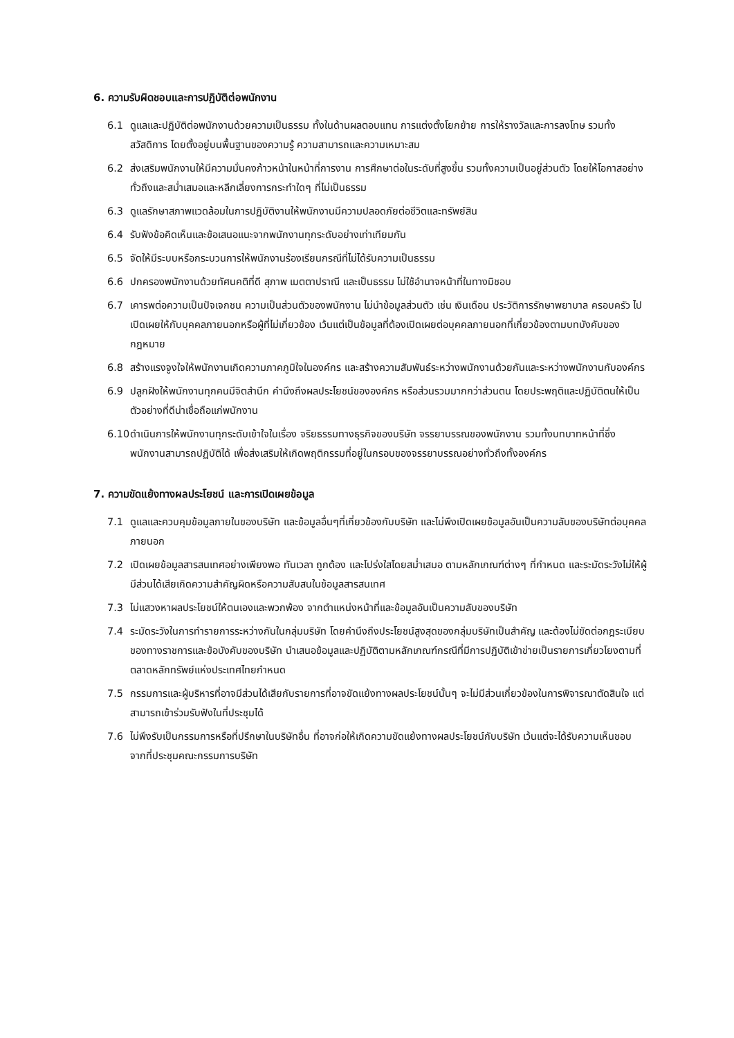6. ความรับผิดชอบและการปฏิบัติต่อพนักงาน
6.1 ดูแลและปฏิบัติต่อพนักงานด้วยความเป็นธรรม ทั้งในด้านผลตอบแทน การแต่งตั้งโยกย้าย การให้รางวัลและการลงโทษ รวมทั้งสวัสดิการ โดยตั้งอยู่บนพื้นฐานของความรู้ ความสามารถและความเหมาะสม
6.2 ส่งเสริมพนักงานให้มีความมั่นคงก้าวหน้าในหน้าที่การงาน การศึกษาต่อในระดับที่สูงขึ้น รวมทั้งความเป็นอยู่ส่วนตัว โดยให้โอกาสอย่างทั่วถึงและสม่ำเสมอและหลีกเลี่ยงการกระทำใดๆ ที่ไม่เป็นธรรม
6.3 ดูแลรักษาสภาพแวดล้อมในการปฏิบัติงานให้พนักงานมีความปลอดภัยต่อชีวิตและทรัพย์สิน
6.4 รับฟังข้อคิดเห็นและข้อเสนอแนะจากพนักงานทุกระดับอย่างเท่าเทียมกัน
6.5 จัดให้มีระบบหรือกระบวนการให้พนักงานร้องเรียนกรณีที่ไม่ได้รับความเป็นธรรม
6.6 ปกครองพนักงานด้วยทัศนคติที่ดี สุภาพ เมตตาปราณี และเป็นธรรม ไม่ใช้อำนาจหน้าที่ในทางมิชอบ
6.7 เคารพต่อความเป็นปัจเจกชน ความเป็นส่วนตัวของพนักงาน ไม่นำข้อมูลส่วนตัว เช่น เงินเดือน ประวัติการรักษาพยาบาล ครอบครัว ไปเปิดเผยให้กับบุคคลภายนอกหรือผู้ที่ไม่เกี่ยวข้อง เว้นแต่เป็นข้อมูลที่ต้องเปิดเผยต่อบุคคลภายนอกที่เกี่ยวข้องตามบทบังคับของกฎหมาย
6.8 สร้างแรงจูงใจให้พนักงานเกิดความภาคภูมิใจในองค์กร และสร้างความสัมพันธ์ระหว่างพนักงานด้วยกันและระหว่างพนักงานกับองค์กร
6.9 ปลูกฝังให้พนักงานทุกคนมีจิตสำนึก คำนึงถึงผลประโยชน์ขององค์กร หรือส่วนรวมมากกว่าส่วนตน โดยประพฤติและปฏิบัติตนให้เป็นตัวอย่างที่ดีน่าเชื่อถือแก่พนักงาน
6.10 ดำเนินการให้พนักงานทุกระดับเข้าใจในเรื่อง จริยธรรมทางธุรกิจของบริษัท จรรยาบรรณของพนักงาน รวมทั้งบทบาทหน้าที่ซึ่งพนักงานสามารถปฏิบัติได้ เพื่อส่งเสริมให้เกิดพฤติกรรมที่อยู่ในกรอบของจรรยาบรรณอย่างทั่วถึงทั้งองค์กร
7. ความขัดแย้งทางผลประโยชน์ และการเปิดเผยข้อมูล
7.1 ดูแลและควบคุมข้อมูลภายในของบริษัท และข้อมูลอื่นๆที่เกี่ยวข้องกับบริษัท และไม่พึงเปิดเผยข้อมูลอันเป็นความลับของบริษัทต่อบุคคลภายนอก
7.2 เปิดเผยข้อมูลสารสนเทศอย่างเพียงพอ ทันเวลา ถูกต้อง และโปร่งใสโดยสม่ำเสมอ ตามหลักเกณฑ์ต่างๆ ที่กำหนด และระมัดระวังไม่ให้ผู้มีส่วนได้เสียเกิดความสำคัญผิดหรือความสับสนในข้อมูลสารสนเทศ
7.3 ไม่แสวงหาผลประโยชน์ให้ตนเองและพวกพ้อง จากตำแหน่งหน้าที่และข้อมูลอันเป็นความลับของบริษัท
7.4 ระมัดระวังในการทำรายการระหว่างกันในกลุ่มบริษัท โดยคำนึงถึงประโยชน์สูงสุดของกลุ่มบริษัทเป็นสำคัญ และต้องไม่ขัดต่อกฎระเบียบของทางราชการและข้อบังคับของบริษัท นำเสนอข้อมูลและปฏิบัติตามหลักเกณฑ์กรณีที่มีการปฏิบัติเข้าข่ายเป็นรายการเกี่ยวโยงตามที่ตลาดหลักทรัพย์แห่งประเทศไทยกำหนด
7.5 กรรมการและผู้บริหารที่อาจมีส่วนได้เสียกับรายการที่อาจขัดแย้งทางผลประโยชน์นั้นๆ จะไม่มีส่วนเกี่ยวข้องในการพิจารณาตัดสินใจ แต่สามารถเข้าร่วมรับฟังในที่ประชุมได้
7.6 ไม่พึงรับเป็นกรรมการหรือที่ปรึกษาในบริษัทอื่น ที่อาจก่อให้เกิดความขัดแย้งทางผลประโยชน์กับบริษัท เว้นแต่จะได้รับความเห็นชอบจากที่ประชุมคณะกรรมการบริษัท